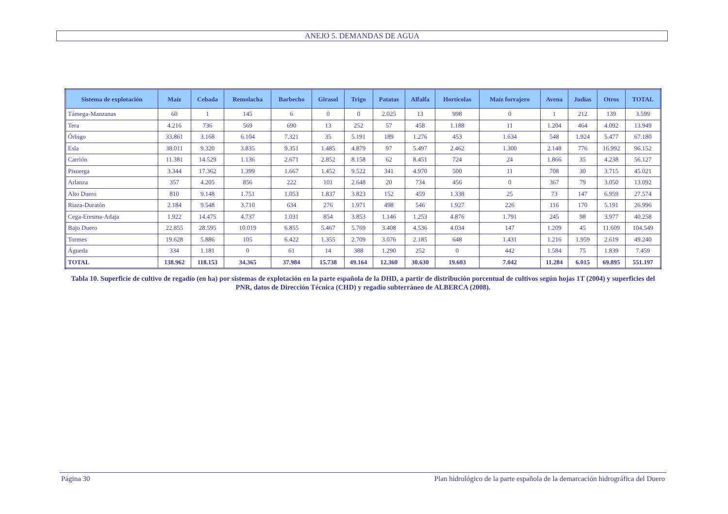ANEJO 5. DEMANDAS DE AGUA
| Sistema de explotación | Maíz | Cebada | Remolacha | Barbecho | Girasol | Trigo | Patatas | Alfalfa | Hortícolas | Maíz forrajero | Avena | Judías | Otros | TOTAL |
| --- | --- | --- | --- | --- | --- | --- | --- | --- | --- | --- | --- | --- | --- | --- |
| Támega-Manzanas | 60 | 1 | 145 | 6 | 0 | 0 | 2.025 | 13 | 998 | 0 | 1 | 212 | 139 | 3.599 |
| Tera | 4.216 | 736 | 569 | 690 | 13 | 252 | 57 | 458 | 1.188 | 11 | 1.204 | 464 | 4.092 | 13.949 |
| Órbigo | 33.861 | 3.168 | 6.104 | 7.321 | 35 | 5.191 | 189 | 1.276 | 453 | 1.634 | 548 | 1.924 | 5.477 | 67.180 |
| Esla | 38.011 | 9.320 | 3.835 | 9.351 | 1.485 | 4.879 | 97 | 5.497 | 2.462 | 1.300 | 2.148 | 776 | 16.992 | 96.152 |
| Carrión | 11.381 | 14.529 | 1.136 | 2.671 | 2.852 | 8.158 | 62 | 8.451 | 724 | 24 | 1.866 | 35 | 4.238 | 56.127 |
| Pisuerga | 3.344 | 17.362 | 1.399 | 1.667 | 1.452 | 9.522 | 341 | 4.970 | 500 | 11 | 708 | 30 | 3.715 | 45.021 |
| Arlanza | 357 | 4.205 | 856 | 222 | 101 | 2.648 | 20 | 734 | 456 | 0 | 367 | 79 | 3.050 | 13.092 |
| Alto Duero | 810 | 9.148 | 1.751 | 1.053 | 1.837 | 3.823 | 152 | 459 | 1.338 | 25 | 73 | 147 | 6.959 | 27.574 |
| Riaza-Duratón | 2.184 | 9.548 | 3.710 | 634 | 276 | 1.971 | 498 | 546 | 1.927 | 226 | 116 | 170 | 5.191 | 26.996 |
| Cega-Eresma-Adaja | 1.922 | 14.475 | 4.737 | 1.031 | 854 | 3.853 | 1.146 | 1.253 | 4.876 | 1.791 | 245 | 98 | 3.977 | 40.258 |
| Bajo Duero | 22.855 | 28.595 | 10.019 | 6.855 | 5.467 | 5.769 | 3.408 | 4.536 | 4.034 | 147 | 1.209 | 45 | 11.609 | 104.549 |
| Tormes | 19.628 | 5.886 | 105 | 6.422 | 1.355 | 2.709 | 3.076 | 2.185 | 648 | 1.431 | 1.216 | 1.959 | 2.619 | 49.240 |
| Águeda | 334 | 1.181 | 0 | 61 | 14 | 388 | 1.290 | 252 | 0 | 442 | 1.584 | 75 | 1.839 | 7.459 |
| TOTAL | 138.962 | 118.153 | 34.365 | 37.984 | 15.738 | 49.164 | 12.360 | 30.630 | 19.603 | 7.042 | 11.284 | 6.015 | 69.895 | 551.197 |
Tabla 10. Superficie de cultivo de regadío (en ha) por sistemas de explotación en la parte española de la DHD, a partir de distribución porcentual de cultivos según hojas 1T (2004) y superficies del PNR, datos de Dirección Técnica (CHD) y regadío subterráneo de ALBERCA (2008).
Página 30 Plan hidrológico de la parte española de la demarcación hidrográfica del Duero